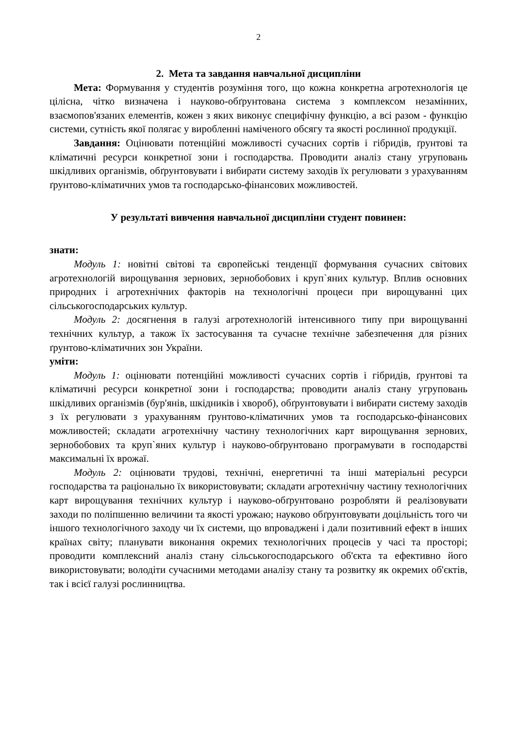2
2. Мета та завдання навчальної дисципліни
Мета: Формування у студентів розуміння того, що кожна конкретна агротехнологія це цілісна, чітко визначена і науково-обґрунтована система з комплексом незамінних, взаємопов'язаних елементів, кожен з яких виконує специфічну функцію, а всі разом - функцію системи, сутність якої полягає у виробленні наміченого обсягу та якості рослинної продукції.
Завдання: Оцінювати потенційні можливості сучасних сортів і гібридів, ґрунтові та кліматичні ресурси конкретної зони і господарства. Проводити аналіз стану угруповань шкідливих організмів, обґрунтовувати і вибирати систему заходів їх регулювати з урахуванням ґрунтово-кліматичних умов та господарсько-фінансових можливостей.
У результаті вивчення навчальної дисципліни студент повинен:
знати:
Модуль 1: новітні світові та європейські тенденції формування сучасних світових агротехнологій вирощування зернових, зернобобових і круп`яних культур. Вплив основних природних і агротехнічних факторів на технологічні процеси при вирощуванні цих сільськогосподарських культур.
Модуль 2: досягнення в галузі агротехнологій інтенсивного типу при вирощуванні технічних культур, а також їх застосування та сучасне технічне забезпечення для різних ґрунтово-кліматичних зон України.
уміти:
Модуль 1: оцінювати потенційні можливості сучасних сортів і гібридів, ґрунтові та кліматичні ресурси конкретної зони і господарства; проводити аналіз стану угруповань шкідливих організмів (бур'янів, шкідників і хвороб), обґрунтовувати і вибирати систему заходів з їх регулювати з урахуванням ґрунтово-кліматичних умов та господарсько-фінансових можливостей; складати агротехнічну частину технологічних карт вирощування зернових, зернобобових та круп`яних культур і науково-обґрунтовано програмувати в господарстві максимальні їх врожаї.
Модуль 2: оцінювати трудові, технічні, енергетичні та інші матеріальні ресурси господарства та раціонально їх використовувати; складати агротехнічну частину технологічних карт вирощування технічних культур і науково-обґрунтовано розробляти й реалізовувати заходи по поліпшенню величини та якості урожаю; науково обґрунтовувати доцільність того чи іншого технологічного заходу чи їх системи, що впроваджені і дали позитивний ефект в інших країнах світу; планувати виконання окремих технологічних процесів у часі та просторі; проводити комплексний аналіз стану сільськогосподарського об'єкта та ефективно його використовувати; володіти сучасними методами аналізу стану та розвитку як окремих об'єктів, так і всієї галузі рослинництва.